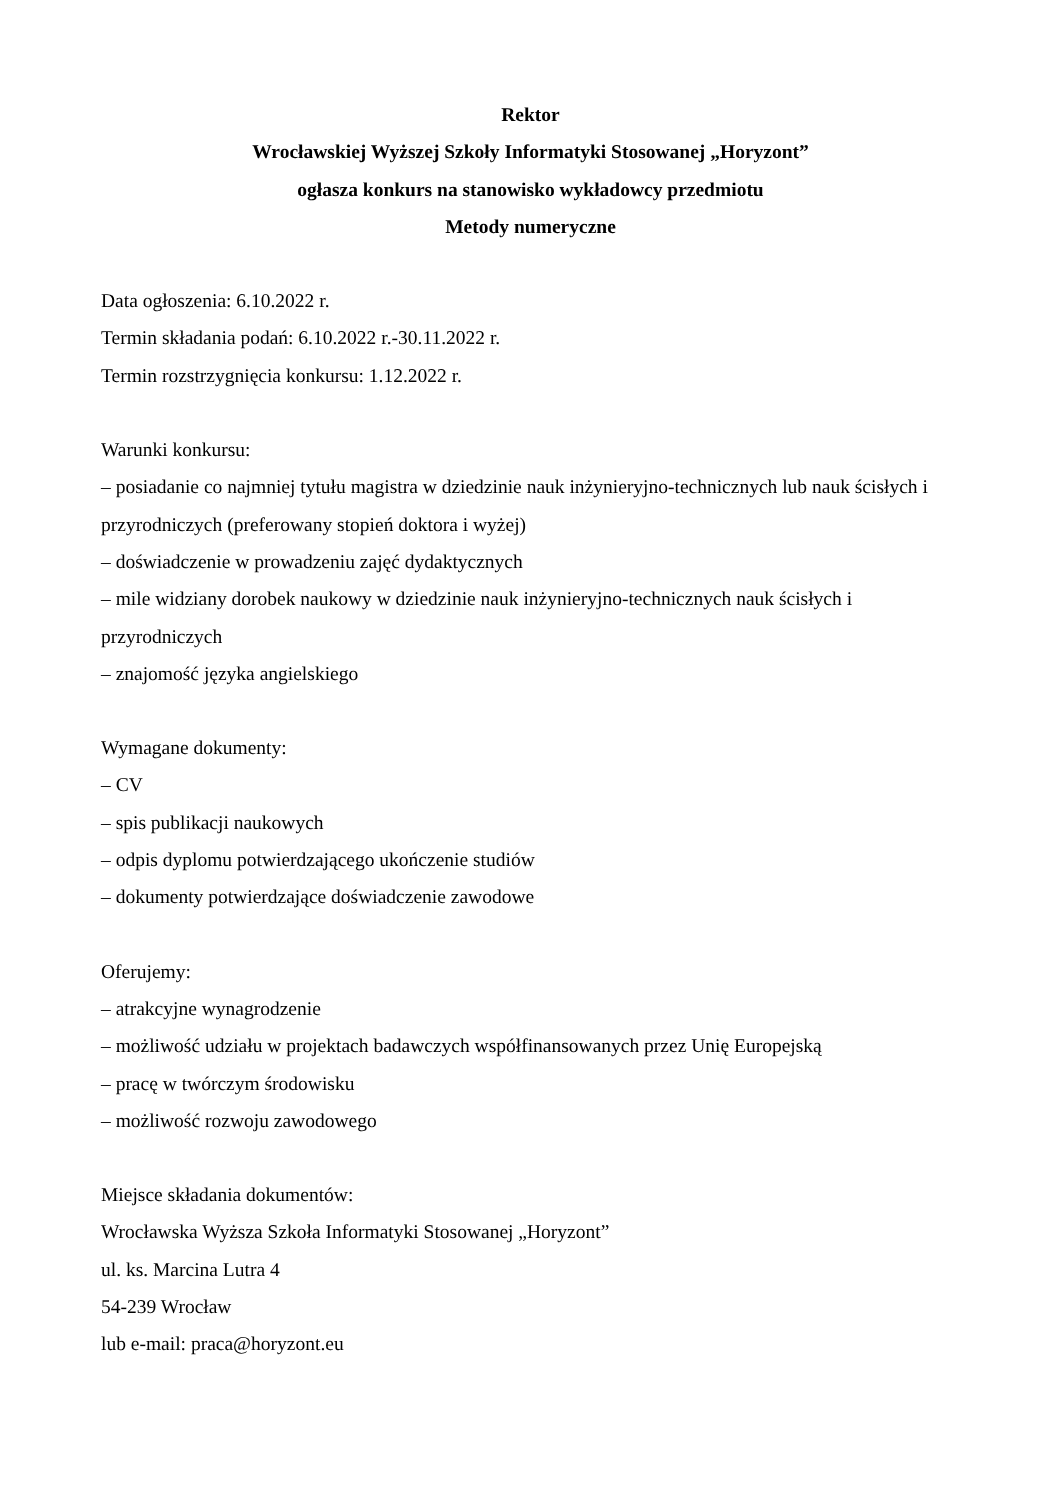Rektor
Wrocławskiej Wyższej Szkoły Informatyki Stosowanej „Horyzont”
ogłasza konkurs na stanowisko wykładowcy przedmiotu
Metody numeryczne
Data ogłoszenia: 6.10.2022 r.
Termin składania podań: 6.10.2022 r.-30.11.2022 r.
Termin rozstrzygnięcia konkursu: 1.12.2022 r.
Warunki konkursu:
– posiadanie co najmniej tytułu magistra w dziedzinie nauk inżynieryjno-technicznych lub nauk ścisłych i przyrodniczych (preferowany stopień doktora i wyżej)
– doświadczenie w prowadzeniu zajęć dydaktycznych
– mile widziany dorobek naukowy w dziedzinie nauk inżynieryjno-technicznych nauk ścisłych i przyrodniczych
– znajomość języka angielskiego
Wymagane dokumenty:
– CV
– spis publikacji naukowych
– odpis dyplomu potwierdzającego ukończenie studiów
– dokumenty potwierdzające doświadczenie zawodowe
Oferujemy:
– atrakcyjne wynagrodzenie
– możliwość udziału w projektach badawczych współfinansowanych przez Unię Europejską
– pracę w twórczym środowisku
– możliwość rozwoju zawodowego
Miejsce składania dokumentów:
Wrocławska Wyższa Szkoła Informatyki Stosowanej „Horyzont”
ul. ks. Marcina Lutra 4
54-239 Wrocław
lub e-mail: praca@horyzont.eu